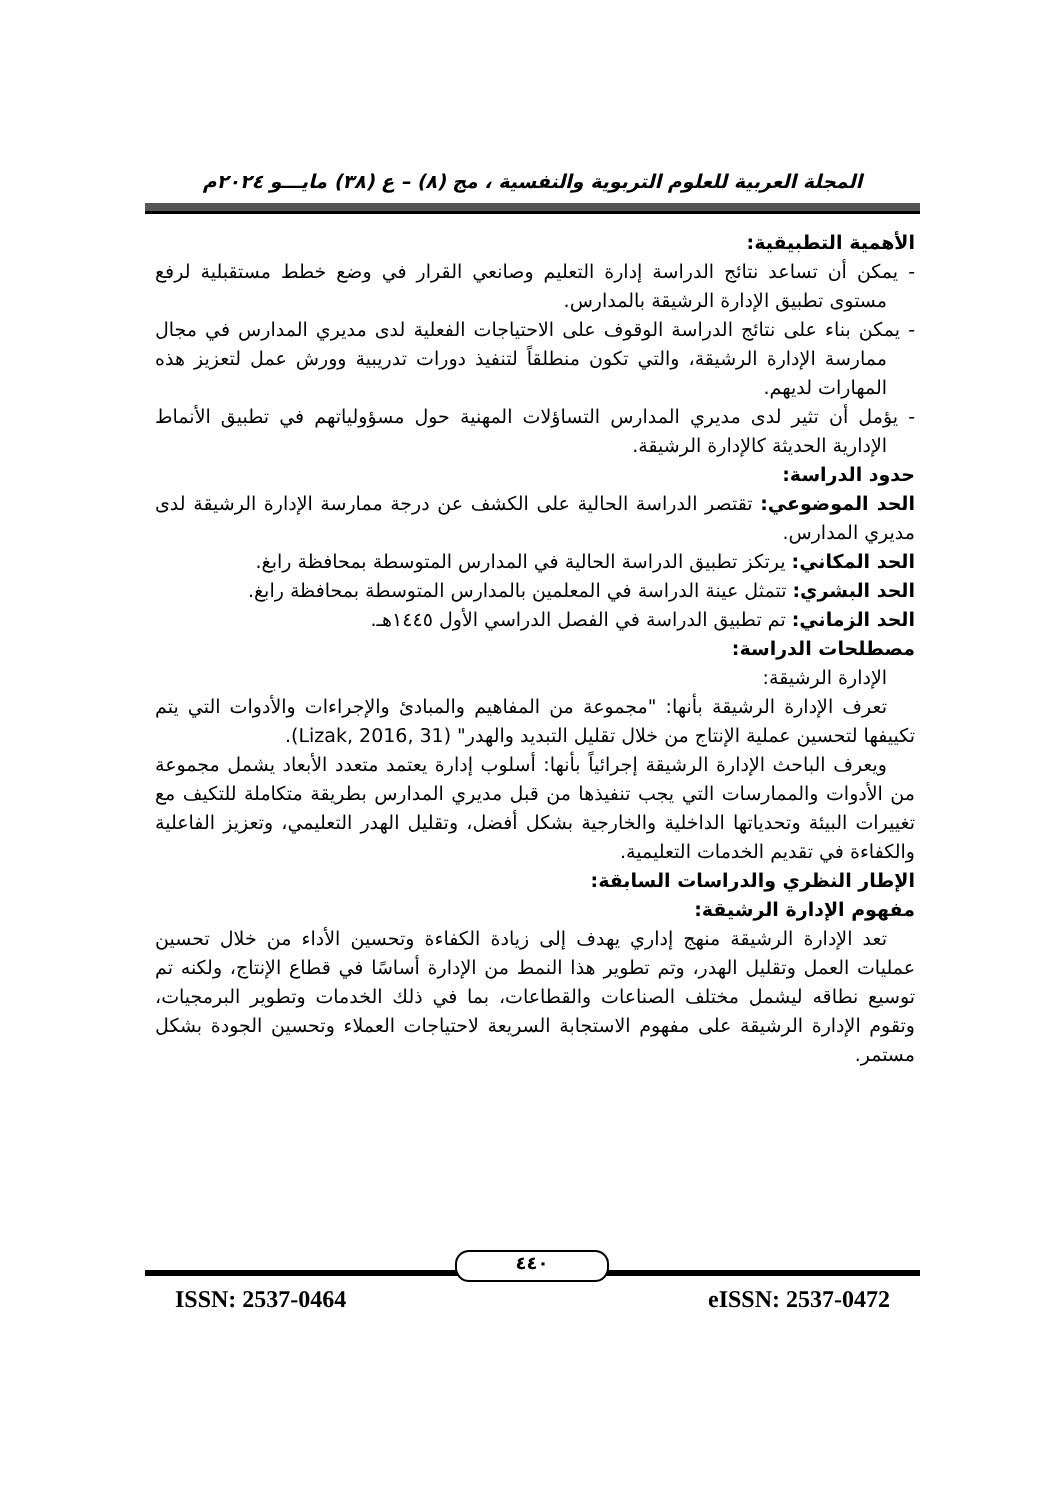المجلة العربية للعلوم التربوية والنفسية ، مج (٨) – ع (٣٨) مايـــو ٢٠٢٤م
الأهمية التطبيقية:
- يمكن أن تساعد نتائج الدراسة إدارة التعليم وصانعي القرار في وضع خطط مستقبلية لرفع مستوى تطبيق الإدارة الرشيقة بالمدارس.
- يمكن بناء على نتائج الدراسة الوقوف على الاحتياجات الفعلية لدى مديري المدارس في مجال ممارسة الإدارة الرشيقة، والتي تكون منطلقاً لتنفيذ دورات تدريبية وورش عمل لتعزيز هذه المهارات لديهم.
- يؤمل أن تثير لدى مديري المدارس التساؤلات المهنية حول مسؤولياتهم في تطبيق الأنماط الإدارية الحديثة كالإدارة الرشيقة.
حدود الدراسة:
الحد الموضوعي: تقتصر الدراسة الحالية على الكشف عن درجة ممارسة الإدارة الرشيقة لدى مديري المدارس.
الحد المكاني: يرتكز تطبيق الدراسة الحالية في المدارس المتوسطة بمحافظة رابغ.
الحد البشري: تتمثل عينة الدراسة في المعلمين بالمدارس المتوسطة بمحافظة رابغ.
الحد الزماني: تم تطبيق الدراسة في الفصل الدراسي الأول ١٤٤٥هـ.
مصطلحات الدراسة:
الإدارة الرشيقة:
تعرف الإدارة الرشيقة بأنها: "مجموعة من المفاهيم والمبادئ والإجراءات والأدوات التي يتم تكييفها لتحسين عملية الإنتاج من خلال تقليل التبديد والهدر" (Lizak, 2016, 31).
ويعرف الباحث الإدارة الرشيقة إجرائياً بأنها: أسلوب إدارة يعتمد متعدد الأبعاد يشمل مجموعة من الأدوات والممارسات التي يجب تنفيذها من قبل مديري المدارس بطريقة متكاملة للتكيف مع تغييرات البيئة وتحدياتها الداخلية والخارجية بشكل أفضل، وتقليل الهدر التعليمي، وتعزيز الفاعلية والكفاءة في تقديم الخدمات التعليمية.
الإطار النظري والدراسات السابقة:
مفهوم الإدارة الرشيقة:
تعد الإدارة الرشيقة منهج إداري يهدف إلى زيادة الكفاءة وتحسين الأداء من خلال تحسين عمليات العمل وتقليل الهدر، وتم تطوير هذا النمط من الإدارة أساسًا في قطاع الإنتاج، ولكنه تم توسيع نطاقه ليشمل مختلف الصناعات والقطاعات، بما في ذلك الخدمات وتطوير البرمجيات، وتقوم الإدارة الرشيقة على مفهوم الاستجابة السريعة لاحتياجات العملاء وتحسين الجودة بشكل مستمر.
٤٤٠
ISSN: 2537-0464 eISSN: 2537-0472